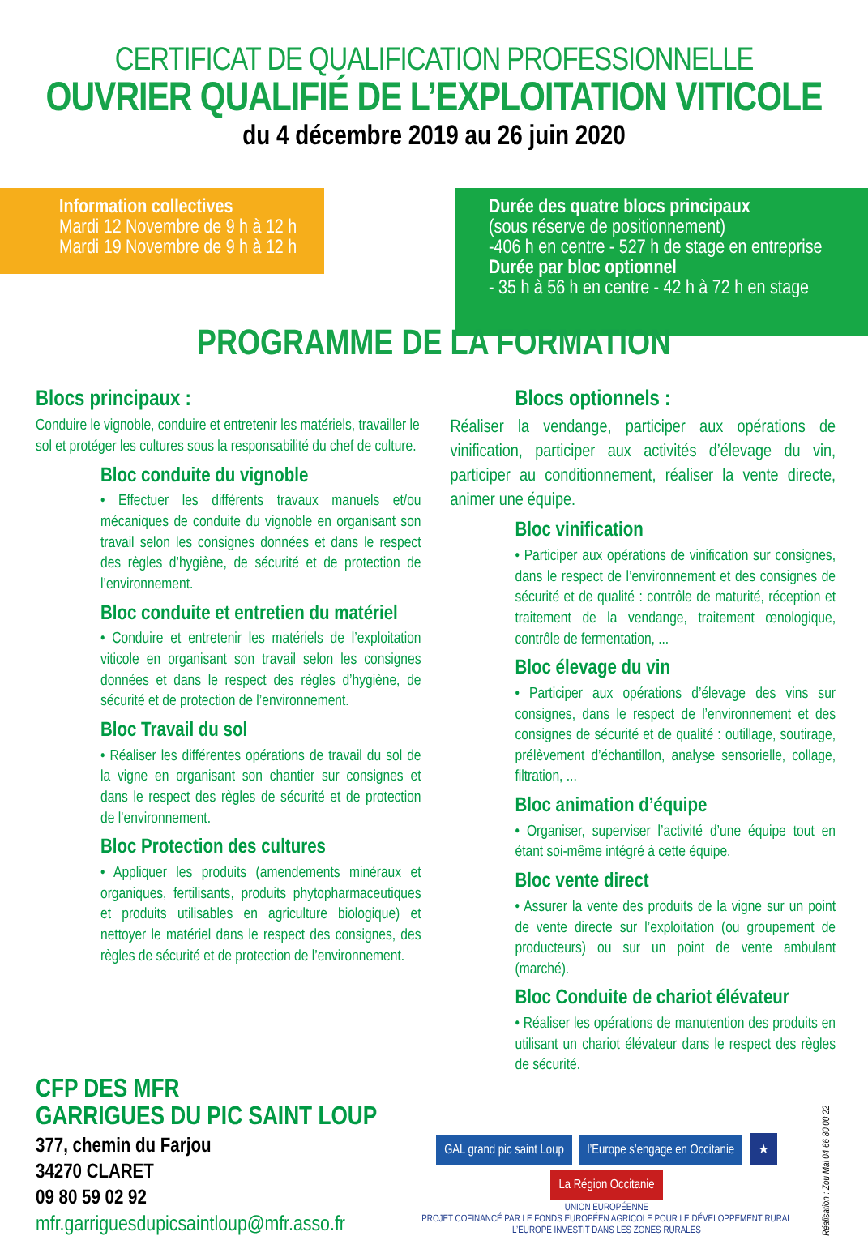CERTIFICAT DE QUALIFICATION PROFESSIONNELLE
OUVRIER QUALIFIÉ DE L’EXPLOITATION VITICOLE
du 4 décembre 2019 au 26 juin 2020
Information collectives
Mardi 12 Novembre de 9 h à 12 h
Mardi 19 Novembre de 9 h à 12 h
Durée des quatre blocs principaux
(sous réserve de positionnement)
-406 h en centre - 527 h de stage en entreprise
Durée par bloc optionnel
- 35 h à 56 h en centre - 42 h à 72 h en stage
PROGRAMME DE LA FORMATION
Blocs principaux :
Conduire le vignoble, conduire et entretenir les matériels, travailler le sol et protéger les cultures sous la responsabilité du chef de culture.
Bloc conduite du vignoble
• Effectuer les différents travaux manuels et/ou mécaniques de conduite du vignoble en organisant son travail selon les consignes données et dans le respect des règles d’hygiène, de sécurité et de protection de l’environnement.
Bloc conduite et entretien du matériel
• Conduire et entretenir les matériels de l’exploitation viticole en organisant son travail selon les consignes données et dans le respect des règles d’hygiène, de sécurité et de protection de l’environnement.
Bloc Travail du sol
• Réaliser les différentes opérations de travail du sol de la vigne en organisant son chantier sur consignes et dans le respect des règles de sécurité et de protection de l’environnement.
Bloc Protection des cultures
• Appliquer les produits (amendements minéraux et organiques, fertilisants, produits phytopharmaceutiques et produits utilisables en agriculture biologique) et nettoyer le matériel dans le respect des consignes, des règles de sécurité et de protection de l’environnement.
Blocs optionnels :
Réaliser la vendange, participer aux opérations de vinification, participer aux activités d’élevage du vin, participer au conditionnement, réaliser la vente directe, animer une équipe.
Bloc vinification
• Participer aux opérations de vinification sur consignes, dans le respect de l’environnement et des consignes de sécurité et de qualité : contrôle de maturité, réception et traitement de la vendange, traitement œnologique, contrôle de fermentation, ...
Bloc élevage du vin
• Participer aux opérations d’élevage des vins sur consignes, dans le respect de l’environnement et des consignes de sécurité et de qualité : outillage, soutirage, prélèvement d’échantillon, analyse sensorielle, collage, filtration, ...
Bloc animation d’équipe
• Organiser, superviser l’activité d’une équipe tout en étant soi-même intégré à cette équipe.
Bloc vente direct
• Assurer la vente des produits de la vigne sur un point de vente directe sur l’exploitation (ou groupement de producteurs) ou sur un point de vente ambulant (marché).
Bloc Conduite de chariot élévateur
• Réaliser les opérations de manutention des produits en utilisant un chariot élévateur dans le respect des règles de sécurité.
CFP DES MFR
GARRIGUES DU PIC SAINT LOUP
377, chemin du Farjou
34270 CLARET
09 80 59 02 92
mfr.garriguesdupicsaintloup@mfr.asso.fr
GAL grand pic saint Loup l’Europe s’engage en Occitanie ★ La Région Occitanie
UNION EUROPÉENNE
PROJET COFINANCÉ PAR LE FONDS EUROPÉEN AGRICOLE POUR LE DÉVELOPPEMENT RURAL
L’EUROPE INVESTIT DANS LES ZONES RURALES
Réalisation : Zou Mai 04 66 80 00 22